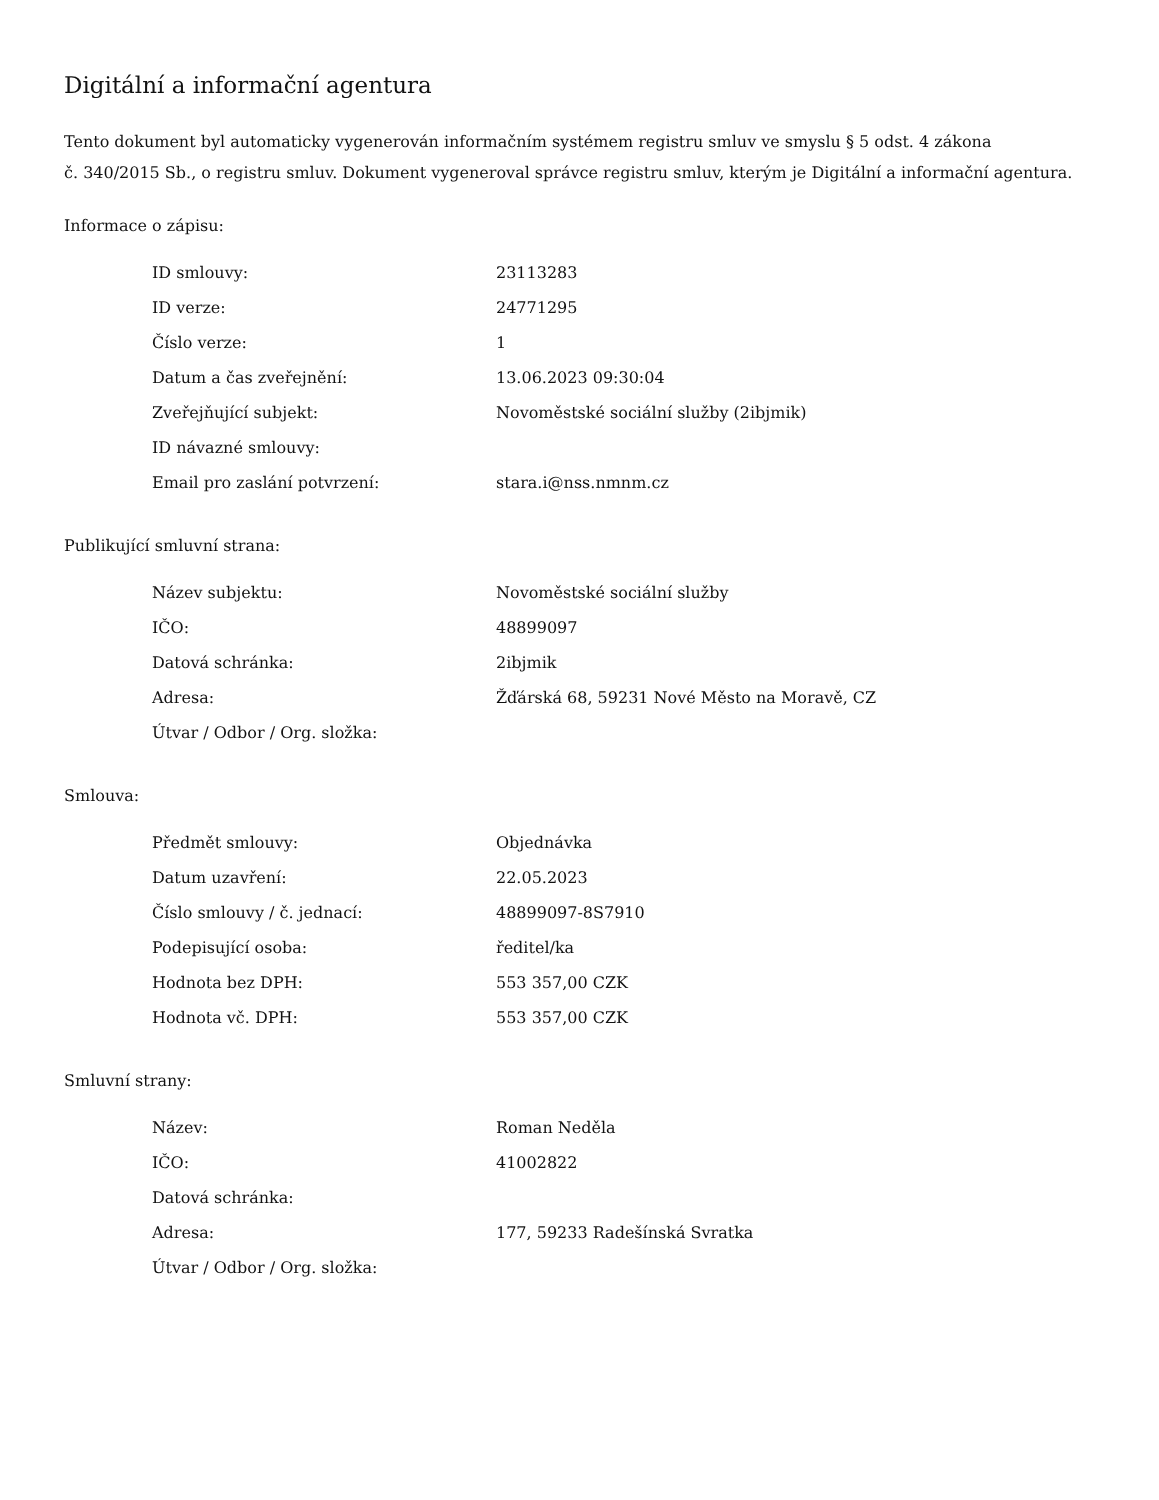Digitální a informační agentura
Tento dokument byl automaticky vygenerován informačním systémem registru smluv ve smyslu § 5 odst. 4 zákona
č. 340/2015 Sb., o registru smluv. Dokument vygeneroval správce registru smluv, kterým je Digitální a informační agentura.
Informace o zápisu:
| ID smlouvy: | 23113283 |
| ID verze: | 24771295 |
| Číslo verze: | 1 |
| Datum a čas zveřejnění: | 13.06.2023 09:30:04 |
| Zveřejňující subjekt: | Novoměstské sociální služby (2ibjmik) |
| ID návazné smlouvy: | |
| Email pro zaslání potvrzení: | stara.i@nss.nmnm.cz |
Publikující smluvní strana:
| Název subjektu: | Novoměstské sociální služby |
| IČO: | 48899097 |
| Datová schránka: | 2ibjmik |
| Adresa: | Žďárská 68, 59231 Nové Město na Moravě, CZ |
| Útvar / Odbor / Org. složka: | |
Smlouva:
| Předmět smlouvy: | Objednávka |
| Datum uzavření: | 22.05.2023 |
| Číslo smlouvy / č. jednací: | 48899097-8S7910 |
| Podepisující osoba: | ředitel/ka |
| Hodnota bez DPH: | 553 357,00 CZK |
| Hodnota vč. DPH: | 553 357,00 CZK |
Smluvní strany:
| Název: | Roman Neděla |
| IČO: | 41002822 |
| Datová schránka: | |
| Adresa: | 177, 59233 Radešínská Svratka |
| Útvar / Odbor / Org. složka: | |